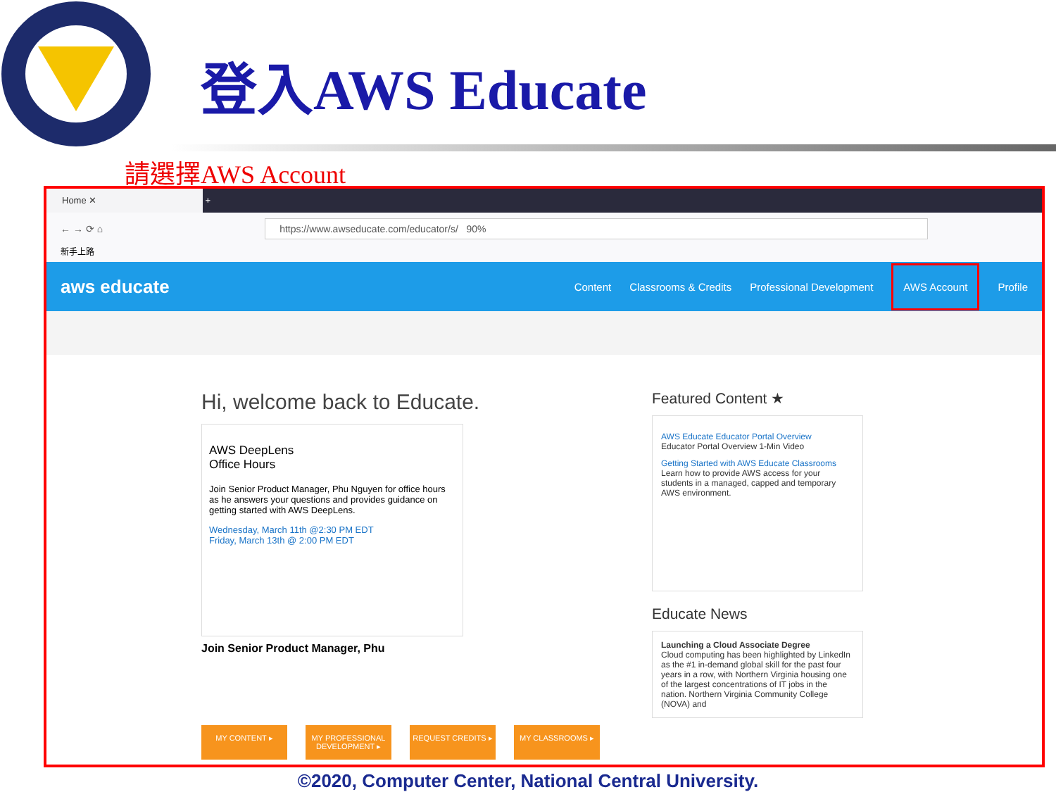登入AWS Educate
請選擇AWS Account
Home ✕ +
← → ⟳ ⌂ https://www.awseducate.com/educator/s/ 90%
新手上路
aws educate Content Classrooms & Credits Professional Development AWS Account Profile
Hi, welcome back to Educate.
AWS DeepLens
Office Hours
Join Senior Product Manager, Phu Nguyen for office hours as he answers your questions and provides guidance on getting started with AWS DeepLens.
Wednesday, March 11th @2:30 PM EDT
Friday, March 13th @ 2:00 PM EDT
Join Senior Product Manager, Phu
MY CONTENT ▸ MY PROFESSIONAL DEVELOPMENT ▸
REQUEST CREDITS ▸ MY CLASSROOMS ▸
Featured Content ★
AWS Educate Educator Portal Overview
Educator Portal Overview 1-Min Video
Getting Started with AWS Educate Classrooms
Learn how to provide AWS access for your students in a managed, capped and temporary AWS environment.
Educate News
Launching a Cloud Associate Degree
Cloud computing has been highlighted by LinkedIn as the #1 in-demand global skill for the past four years in a row, with Northern Virginia housing one of the largest concentrations of IT jobs in the nation. Northern Virginia Community College (NOVA) and
©2020, Computer Center, National Central University.